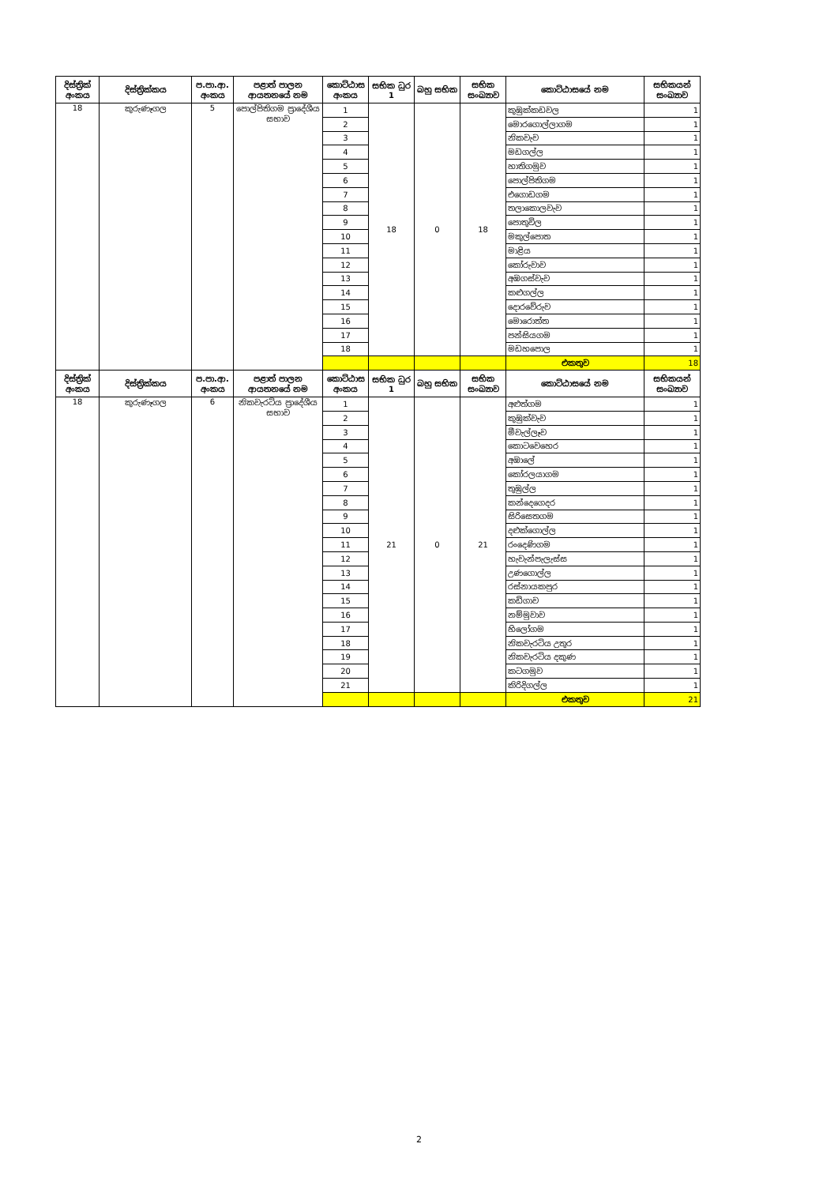| දිස්ත්‍රික් අංකය | දිස්ත්‍රික්කය | ප.පා.ආ. අංකය | පළාත් පාලන ආයතනයේ නම | කොට්ඨාස අංකය | සභික ධුර 1 | බහු සභික | සභික සංඛ්‍යාව | කොට්ඨාසයේ නම | සභිකයන් සංඛ්‍යාව |
| --- | --- | --- | --- | --- | --- | --- | --- | --- | --- |
| 18 | කුරුණෑගල | 5 | පොල්පිතිගම ප්‍රාදේශීය සභාව | 1 | 18 | 0 | 18 | කුඹුක්කඩවල | 1 |
| | | | | 2 | | | | මොරගොල්ලාගම | 1 |
| | | | | 3 | | | | නිකවැව | 1 |
| | | | | 4 | | | | මඩගල්ල | 1 |
| | | | | 5 | | | | හාතිගමුව | 1 |
| | | | | 6 | | | | පොල්පිතිගම | 1 |
| | | | | 7 | | | | එගොඩගම | 1 |
| | | | | 8 | | | | තලාකොලවැව | 1 |
| | | | | 9 | | | | පොතුවිල | 1 |
| | | | | 10 | | | | මකුල්පොත | 1 |
| | | | | 11 | | | | මාළිය | 1 |
| | | | | 12 | | | | කෝරුවාව | 1 |
| | | | | 13 | | | | අඹගස්වැව | 1 |
| | | | | 14 | | | | කළුගල්ල | 1 |
| | | | | 15 | | | | දොරවේරුව | 1 |
| | | | | 16 | | | | මොරොත්ත | 1 |
| | | | | 17 | | | | පන්සියගම | 1 |
| | | | | 18 | | | | මඩහපොල | 1 |
| | | | | | | | | එකතුව | 18 |
| දිස්ත්‍රික් අංකය | දිස්ත්‍රික්කය | ප.පා.ආ. අංකය | පළාත් පාලන ආයතනයේ නම | කොට්ඨාස අංකය | සභික ධුර 1 | බහු සභික | සභික සංඛ්‍යාව | කොට්ඨාසයේ නම | සභිකයන් සංඛ්‍යාව |
| 18 | කුරුණෑගල | 6 | නිකවැරටිය ප්‍රාදේශීය සභාව | 1 | 21 | 0 | 21 | අළුත්ගම | 1 |
| | | | | 2 | | | | කුඹුක්වැව | 1 |
| | | | | 3 | | | | මීවැල්ලෑව | 1 |
| | | | | 4 | | | | කොටවෙහෙර | 1 |
| | | | | 5 | | | | අඹාලේ | 1 |
| | | | | 6 | | | | කෝරලයාගම | 1 |
| | | | | 7 | | | | තුඹුල්ල | 1 |
| | | | | 8 | | | | කන්දෙගෙදර | 1 |
| | | | | 9 | | | | සිරිසෙතගම | 1 |
| | | | | 10 | | | | දළුක්ගොල්ල | 1 |
| | | | | 11 | | | | රංදෙණිගම | 1 |
| | | | | 12 | | | | හැවැන්පැලැස්ස | 1 |
| | | | | 13 | | | | උණගොල්ල | 1 |
| | | | | 14 | | | | රස්නායකපුර | 1 |
| | | | | 15 | | | | කඩිගාව | 1 |
| | | | | 16 | | | | නම්මුවාව | 1 |
| | | | | 17 | | | | හිලෝගම | 1 |
| | | | | 18 | | | | නිකවැරටිය උතුර | 1 |
| | | | | 19 | | | | නිකවැරටිය දකුණ | 1 |
| | | | | 20 | | | | කටගමුව | 1 |
| | | | | 21 | | | | කිරිදිගල්ල | 1 |
| | | | | | | | | එකතුව | 21 |
2